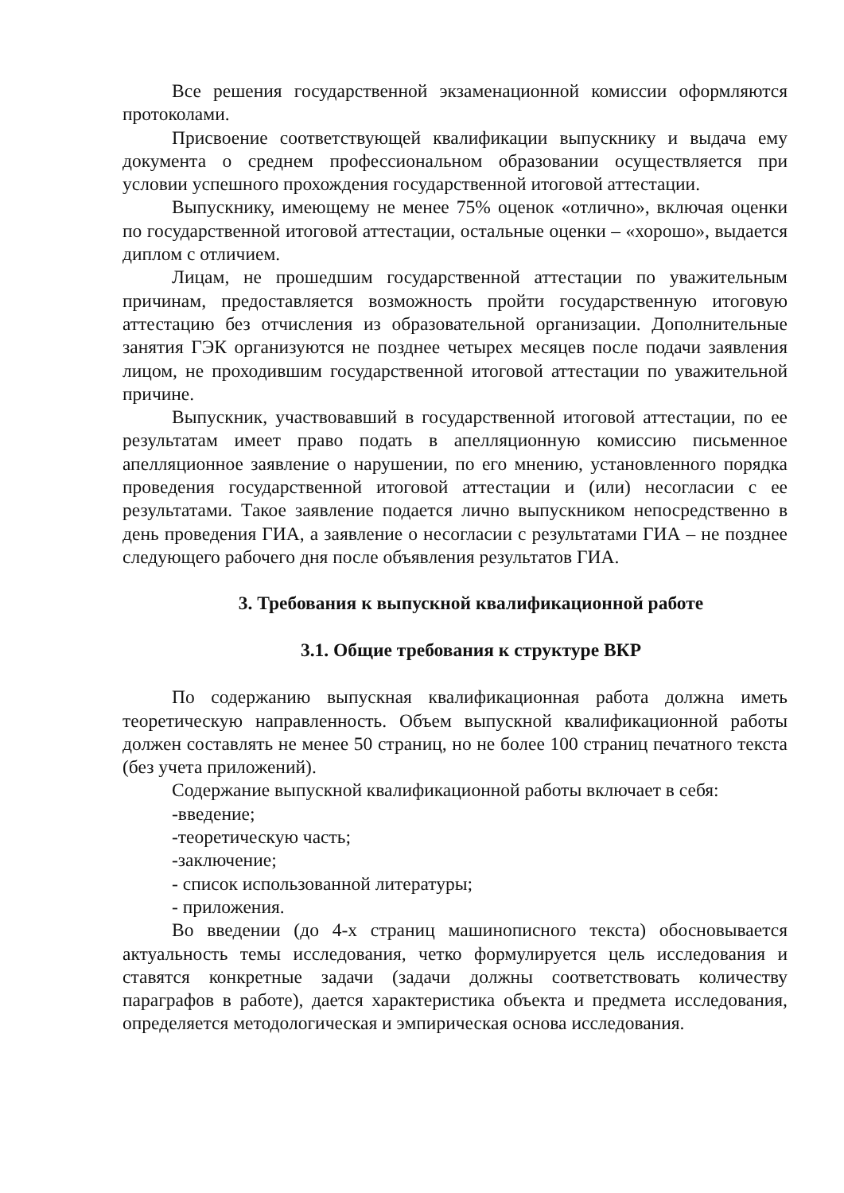Все решения государственной экзаменационной комиссии оформляются протоколами.
Присвоение соответствующей квалификации выпускнику и выдача ему документа о среднем профессиональном образовании осуществляется при условии успешного прохождения государственной итоговой аттестации.
Выпускнику, имеющему не менее 75% оценок «отлично», включая оценки по государственной итоговой аттестации, остальные оценки – «хорошо», выдается диплом с отличием.
Лицам, не прошедшим государственной аттестации по уважительным причинам, предоставляется возможность пройти государственную итоговую аттестацию без отчисления из образовательной организации. Дополнительные занятия ГЭК организуются не позднее четырех месяцев после подачи заявления лицом, не проходившим государственной итоговой аттестации по уважительной причине.
Выпускник, участвовавший в государственной итоговой аттестации, по ее результатам имеет право подать в апелляционную комиссию письменное апелляционное заявление о нарушении, по его мнению, установленного порядка проведения государственной итоговой аттестации и (или) несогласии с ее результатами. Такое заявление подается лично выпускником непосредственно в день проведения ГИА, а заявление о несогласии с результатами ГИА – не позднее следующего рабочего дня после объявления результатов ГИА.
3. Требования к выпускной квалификационной работе
3.1. Общие требования к структуре ВКР
По содержанию выпускная квалификационная работа должна иметь теоретическую направленность. Объем выпускной квалификационной работы должен составлять не менее 50 страниц, но не более 100 страниц печатного текста (без учета приложений).
Содержание выпускной квалификационной работы включает в себя:
-введение;
-теоретическую часть;
-заключение;
- список использованной литературы;
- приложения.
Во введении (до 4-х страниц машинописного текста) обосновывается актуальность темы исследования, четко формулируется цель исследования и ставятся конкретные задачи (задачи должны соответствовать количеству параграфов в работе), дается характеристика объекта и предмета исследования, определяется методологическая и эмпирическая основа исследования.